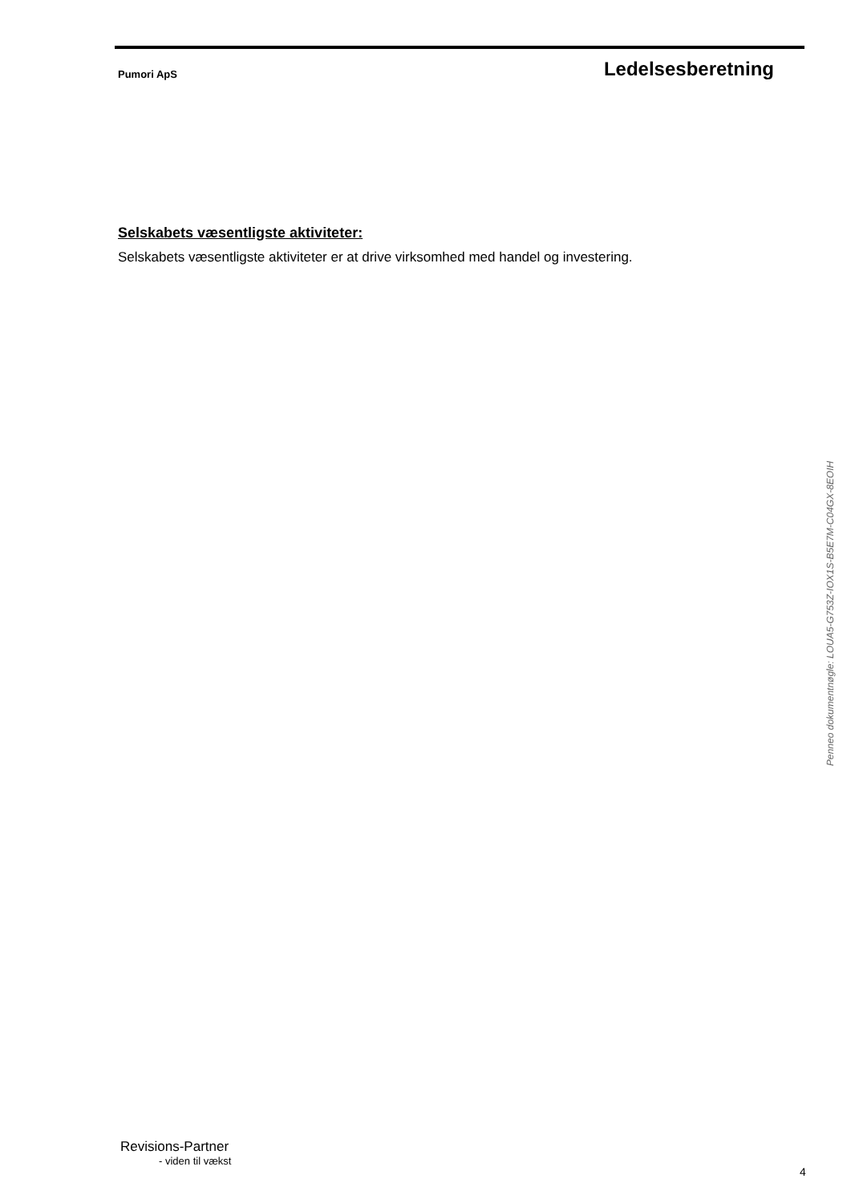Pumori ApS Ledelsesberetning
Selskabets væsentligste aktiviteter:
Selskabets væsentligste aktiviteter er at drive virksomhed med handel og investering.
Penneo dokumentnøgle: LOUA5-G753Z-IOX1S-B5E7M-C04GX-8EOIH
Revisions-Partner
- viden til vækst
4